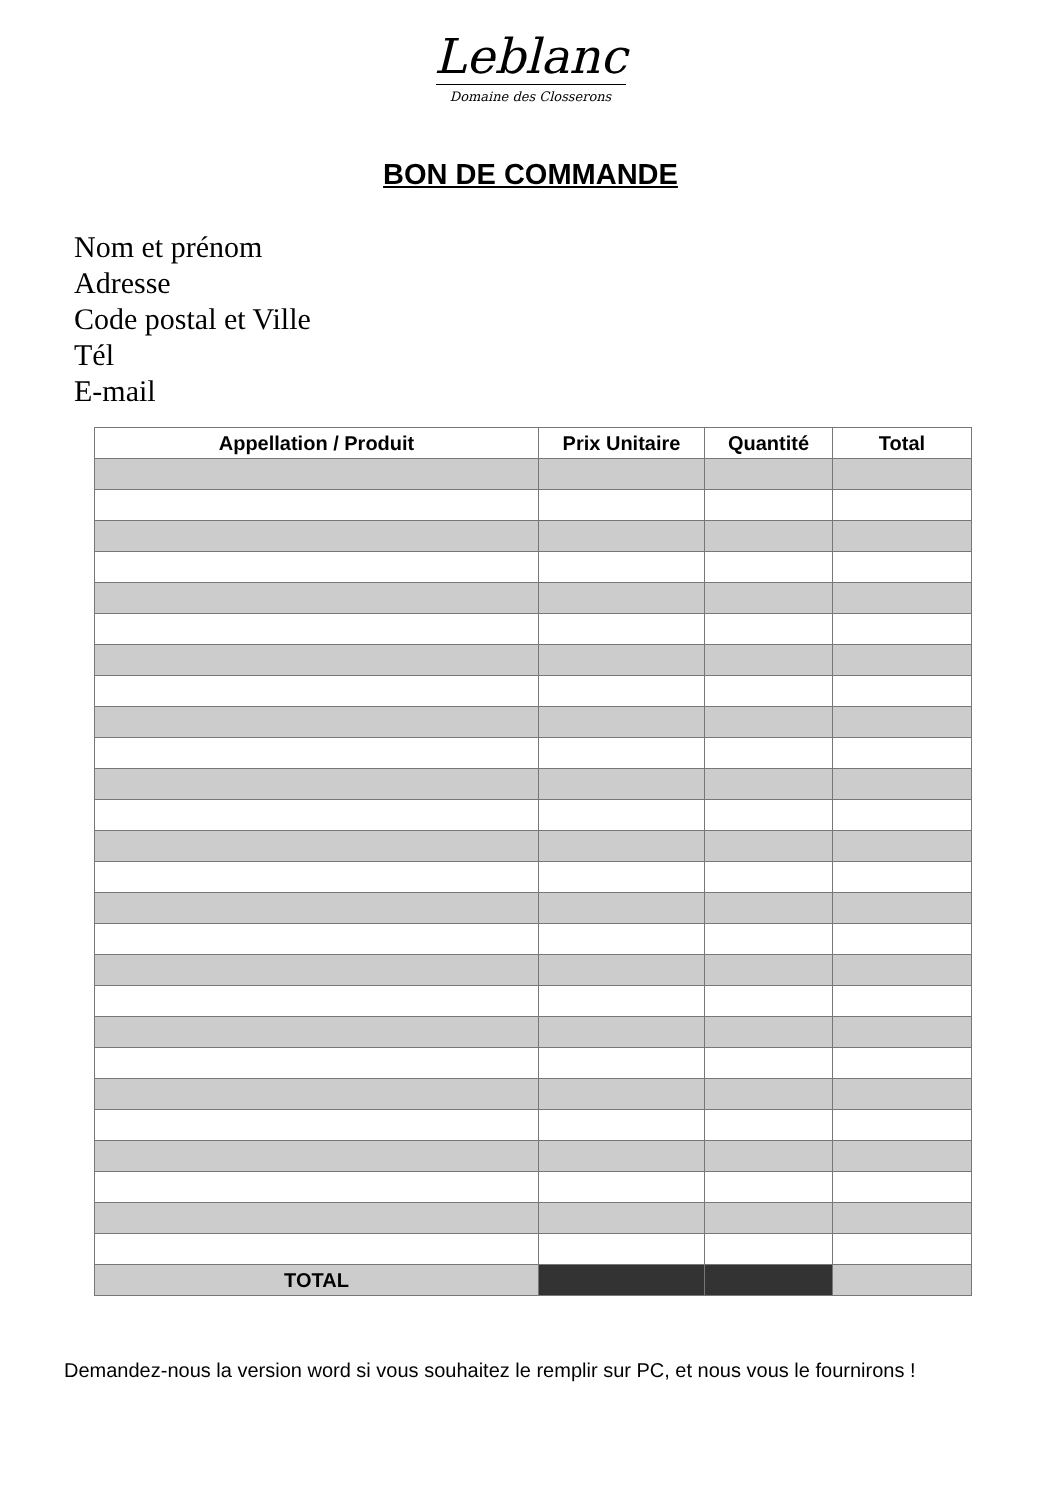Leblanc
Domaine des Closserons
BON DE COMMANDE
Nom et prénom
Adresse
Code postal et Ville
Tél
E-mail
| Appellation / Produit | Prix Unitaire | Quantité | Total |
| --- | --- | --- | --- |
| TOTAL | | | |
Demandez-nous la version word si vous souhaitez le remplir sur PC, et nous vous le fournirons !